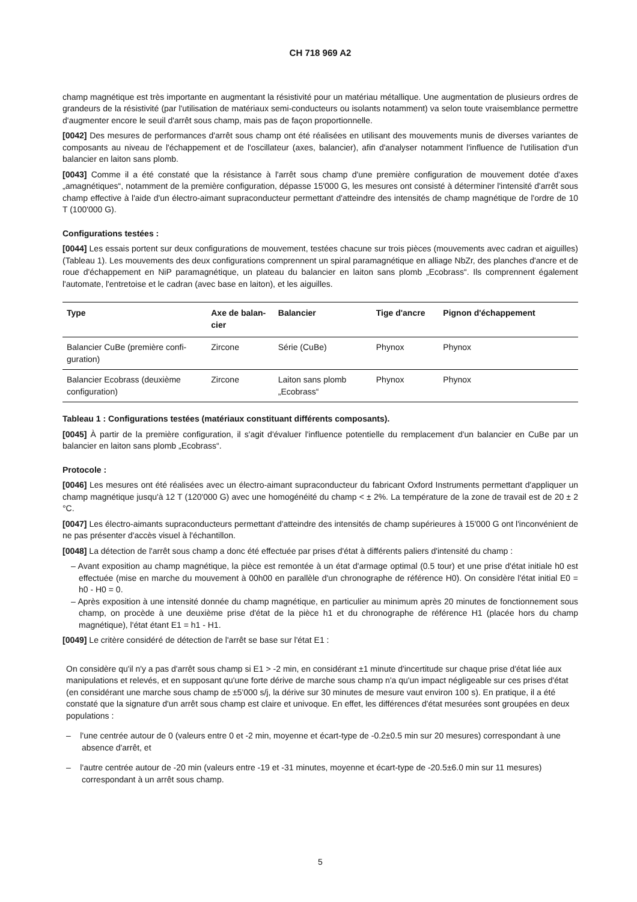CH 718 969 A2
champ magnétique est très importante en augmentant la résistivité pour un matériau métallique. Une augmentation de plusieurs ordres de grandeurs de la résistivité (par l'utilisation de matériaux semi-conducteurs ou isolants notamment) va selon toute vraisemblance permettre d'augmenter encore le seuil d'arrêt sous champ, mais pas de façon proportionnelle.
[0042] Des mesures de performances d'arrêt sous champ ont été réalisées en utilisant des mouvements munis de diverses variantes de composants au niveau de l'échappement et de l'oscillateur (axes, balancier), afin d'analyser notamment l'influence de l'utilisation d'un balancier en laiton sans plomb.
[0043] Comme il a été constaté que la résistance à l'arrêt sous champ d'une première configuration de mouvement dotée d'axes „amagnétiques“, notamment de la première configuration, dépasse 15'000 G, les mesures ont consisté à déterminer l'intensité d'arrêt sous champ effective à l'aide d'un électro-aimant supraconducteur permettant d'atteindre des intensités de champ magnétique de l'ordre de 10 T (100'000 G).
Configurations testées :
[0044] Les essais portent sur deux configurations de mouvement, testées chacune sur trois pièces (mouvements avec cadran et aiguilles) (Tableau 1). Les mouvements des deux configurations comprennent un spiral paramagnétique en alliage NbZr, des planches d'ancre et de roue d'échappement en NiP paramagnétique, un plateau du balancier en laiton sans plomb „Ecobrass“. Ils comprennent également l'automate, l'entretoise et le cadran (avec base en laiton), et les aiguilles.
| Type | Axe de balan­cier | Balancier | Tige d'ancre | Pignon d'échappement |
| --- | --- | --- | --- | --- |
| Balancier CuBe (première confi­guration) | Zircone | Série (CuBe) | Phynox | Phynox |
| Balancier Ecobrass (deuxième configuration) | Zircone | Laiton sans plomb „Ecobrass“ | Phynox | Phynox |
Tableau 1 : Configurations testées (matériaux constituant différents composants).
[0045] À partir de la première configuration, il s'agit d'évaluer l'influence potentielle du remplacement d'un balancier en CuBe par un balancier en laiton sans plomb „Ecobrass“.
Protocole :
[0046] Les mesures ont été réalisées avec un électro-aimant supraconducteur du fabricant Oxford Instruments permettant d'appliquer un champ magnétique jusqu'à 12 T (120'000 G) avec une homogénéité du champ < ± 2%. La température de la zone de travail est de 20 ± 2 °C.
[0047] Les électro-aimants supraconducteurs permettant d'atteindre des intensités de champ supérieures à 15'000 G ont l'inconvénient de ne pas présenter d'accès visuel à l'échantillon.
[0048] La détection de l'arrêt sous champ a donc été effectuée par prises d'état à différents paliers d'intensité du champ :
– Avant exposition au champ magnétique, la pièce est remontée à un état d'armage optimal (0.5 tour) et une prise d'état initiale h0 est effectuée (mise en marche du mouvement à 00h00 en parallèle d'un chronographe de référence H0). On considère l'état initial E0 = h0 - H0 = 0.
– Après exposition à une intensité donnée du champ magnétique, en particulier au minimum après 20 minutes de fonc­tionnement sous champ, on procède à une deuxième prise d'état de la pièce h1 et du chronographe de référence H1 (placée hors du champ magnétique), l'état étant E1 = h1 - H1.
[0049] Le critère considéré de détection de l'arrêt se base sur l'état E1 :
On considère qu'il n'y a pas d'arrêt sous champ si E1 > -2 min, en considérant ±1 minute d'incertitude sur chaque prise d'état liée aux manipulations et relevés, et en supposant qu'une forte dérive de marche sous champ n'a qu'un impact négligeable sur ces prises d'état (en considérant une marche sous champ de ±5'000 s/j, la dérive sur 30 mi­nutes de mesure vaut environ 100 s). En pratique, il a été constaté que la signature d'un arrêt sous champ est claire et univoque. En effet, les différences d'état mesurées sont groupées en deux populations :
– l'une centrée autour de 0 (valeurs entre 0 et -2 min, moyenne et écart-type de -0.2±0.5 min sur 20 mesures) cor­respondant à une absence d'arrêt, et
– l'autre centrée autour de -20 min (valeurs entre -19 et -31 minutes, moyenne et écart-type de -20.5±6.0 min sur 11 mesures) correspondant à un arrêt sous champ.
5